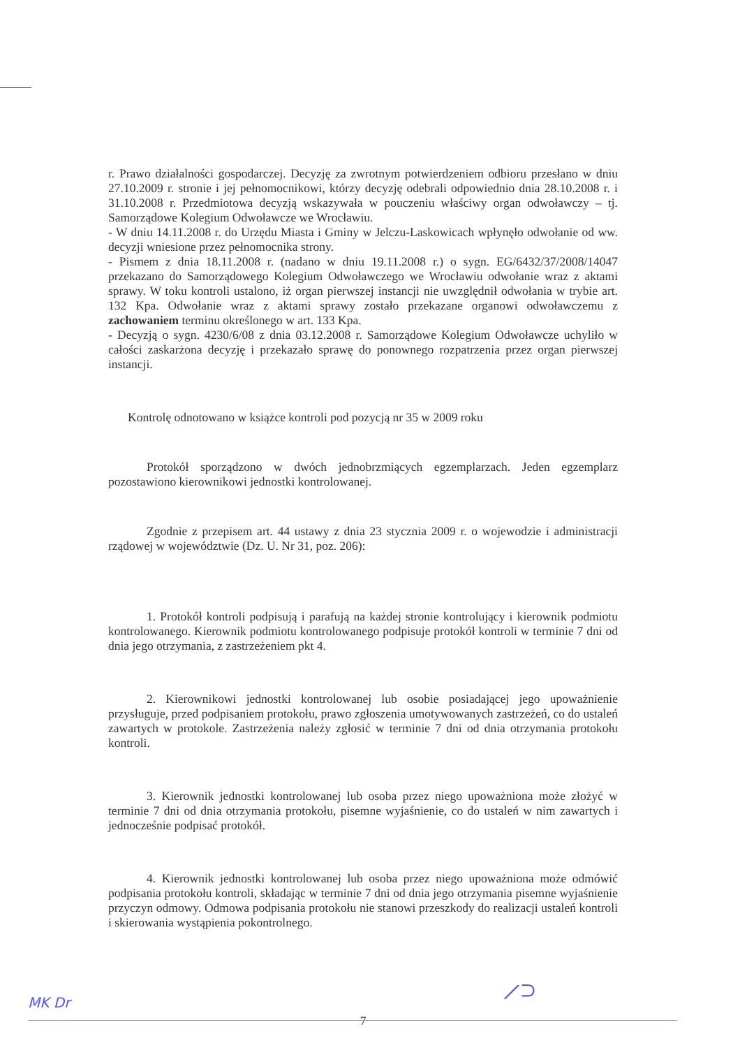r. Prawo działalności gospodarczej. Decyzję za zwrotnym potwierdzeniem odbioru przesłano w dniu 27.10.2009 r. stronie i jej pełnomocnikowi, którzy decyzję odebrali odpowiednio dnia 28.10.2008 r. i 31.10.2008 r. Przedmiotowa decyzją wskazywała w pouczeniu właściwy organ odwoławczy – tj. Samorządowe Kolegium Odwoławcze we Wrocławiu.
- W dniu 14.11.2008 r. do Urzędu Miasta i Gminy w Jelczu-Laskowicach wpłynęło odwołanie od ww. decyzji wniesione przez pełnomocnika strony.
- Pismem z dnia 18.11.2008 r. (nadano w dniu 19.11.2008 r.) o sygn. EG/6432/37/2008/14047 przekazano do Samorządowego Kolegium Odwoławczego we Wrocławiu odwołanie wraz z aktami sprawy. W toku kontroli ustalono, iż organ pierwszej instancji nie uwzględnił odwołania w trybie art. 132 Kpa. Odwołanie wraz z aktami sprawy zostało przekazane organowi odwoławczemu z zachowaniem terminu określonego w art. 133 Kpa.
- Decyzją o sygn. 4230/6/08 z dnia 03.12.2008 r. Samorządowe Kolegium Odwoławcze uchyliło w całości zaskarżona decyzję i przekazało sprawę do ponownego rozpatrzenia przez organ pierwszej instancji.
Kontrolę odnotowano w książce kontroli pod pozycją nr 35 w 2009 roku
Protokół sporządzono w dwóch jednobrzmiących egzemplarzach. Jeden egzemplarz pozostawiono kierownikowi jednostki kontrolowanej.
Zgodnie z przepisem art. 44 ustawy z dnia 23 stycznia 2009 r. o wojewodzie i administracji rządowej w województwie (Dz. U. Nr 31, poz. 206):
1. Protokół kontroli podpisują i parafują na każdej stronie kontrolujący i kierownik podmiotu kontrolowanego. Kierownik podmiotu kontrolowanego podpisuje protokół kontroli w terminie 7 dni od dnia jego otrzymania, z zastrzeżeniem pkt 4.
2. Kierownikowi jednostki kontrolowanej lub osobie posiadającej jego upoważnienie przysługuje, przed podpisaniem protokołu, prawo zgłoszenia umotywowanych zastrzeżeń, co do ustaleń zawartych w protokole. Zastrzeżenia należy zgłosić w terminie 7 dni od dnia otrzymania protokołu kontroli.
3. Kierownik jednostki kontrolowanej lub osoba przez niego upoważniona może złożyć w terminie 7 dni od dnia otrzymania protokołu, pisemne wyjaśnienie, co do ustaleń w nim zawartych i jednocześnie podpisać protokół.
4. Kierownik jednostki kontrolowanej lub osoba przez niego upoważniona może odmówić podpisania protokołu kontroli, składając w terminie 7 dni od dnia jego otrzymania pisemne wyjaśnienie przyczyn odmowy. Odmowa podpisania protokołu nie stanowi przeszkody do realizacji ustaleń kontroli i skierowania wystąpienia pokontrolnego.
7
MK Dr ⟋⊃